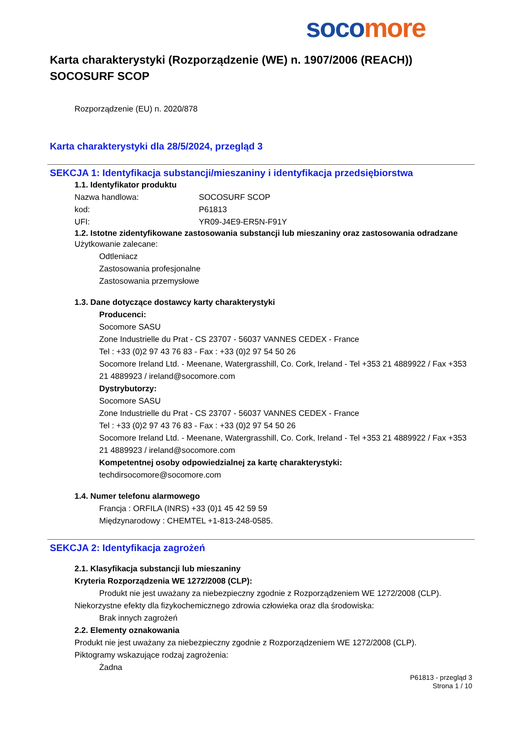soco more
Karta charakterystyki (Rozporządzenie (WE) n. 1907/2006 (REACH))
SOCOSURF SCOP
Rozporządzenie (EU) n. 2020/878
Karta charakterystyki dla 28/5/2024, przegląd 3
SEKCJA 1: Identyfikacja substancji/mieszaniny i identyfikacja przedsiębiorstwa
1.1. Identyfikator produktu
Nazwa handlowa: SOCOSURF SCOP
kod: P61813
UFI: YR09-J4E9-ER5N-F91Y
1.2. Istotne zidentyfikowane zastosowania substancji lub mieszaniny oraz zastosowania odradzane
Użytkowanie zalecane:
Odtleniacz
Zastosowania profesjonalne
Zastosowania przemysłowe
1.3. Dane dotyczące dostawcy karty charakterystyki
Producenci:
Socomore SASU
Zone Industrielle du Prat - CS 23707 - 56037 VANNES CEDEX - France
Tel : +33 (0)2 97 43 76 83 - Fax : +33 (0)2 97 54 50 26
Socomore Ireland Ltd. - Meenane, Watergrasshill, Co. Cork, Ireland - Tel +353 21 4889922 / Fax +353 21 4889923 / ireland@socomore.com
Dystrybutorzy:
Socomore SASU
Zone Industrielle du Prat - CS 23707 - 56037 VANNES CEDEX - France
Tel : +33 (0)2 97 43 76 83 - Fax : +33 (0)2 97 54 50 26
Socomore Ireland Ltd. - Meenane, Watergrasshill, Co. Cork, Ireland - Tel +353 21 4889922 / Fax +353 21 4889923 / ireland@socomore.com
Kompetentnej osoby odpowiedzialnej za kartę charakterystyki:
techdirsocomore@socomore.com
1.4. Numer telefonu alarmowego
Francja : ORFILA (INRS) +33 (0)1 45 42 59 59
Międzynarodowy : CHEMTEL +1-813-248-0585.
SEKCJA 2: Identyfikacja zagrożeń
2.1. Klasyfikacja substancji lub mieszaniny
Kryteria Rozporządzenia WE 1272/2008 (CLP):
Produkt nie jest uważany za niebezpieczny zgodnie z Rozporządzeniem WE 1272/2008 (CLP).
Niekorzystne efekty dla fizykochemicznego zdrowia człowieka oraz dla środowiska:
Brak innych zagrożeń
2.2. Elementy oznakowania
Produkt nie jest uważany za niebezpieczny zgodnie z Rozporządzeniem WE 1272/2008 (CLP).
Piktogramy wskazujące rodzaj zagrożenia:
Żadna
P61813 - przegląd 3
Strona 1 / 10